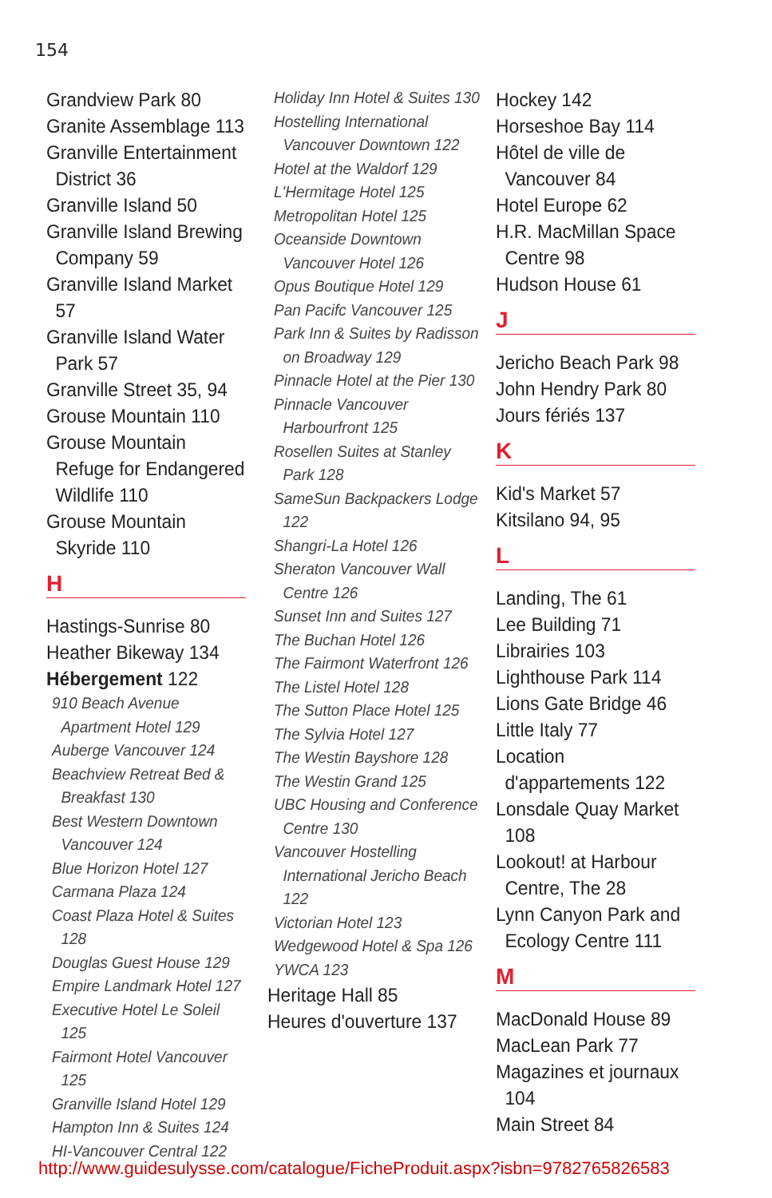154
Grandview Park 80
Granite Assemblage 113
Granville Entertainment District 36
Granville Island 50
Granville Island Brewing Company 59
Granville Island Market 57
Granville Island Water Park 57
Granville Street 35, 94
Grouse Mountain 110
Grouse Mountain Refuge for Endangered Wildlife 110
Grouse Mountain Skyride 110
H
Hastings-Sunrise 80
Heather Bikeway 134
Hébergement 122
910 Beach Avenue Apartment Hotel 129
Auberge Vancouver 124
Beachview Retreat Bed & Breakfast 130
Best Western Downtown Vancouver 124
Blue Horizon Hotel 127
Carmana Plaza 124
Coast Plaza Hotel & Suites 128
Douglas Guest House 129
Empire Landmark Hotel 127
Executive Hotel Le Soleil 125
Fairmont Hotel Vancouver 125
Granville Island Hotel 129
Hampton Inn & Suites 124
HI-Vancouver Central 122
Holiday Inn Hotel & Suites 130
Hostelling International Vancouver Downtown 122
Hotel at the Waldorf 129
L'Hermitage Hotel 125
Metropolitan Hotel 125
Oceanside Downtown Vancouver Hotel 126
Opus Boutique Hotel 129
Pan Pacifc Vancouver 125
Park Inn & Suites by Radisson on Broadway 129
Pinnacle Hotel at the Pier 130
Pinnacle Vancouver Harbourfront 125
Rosellen Suites at Stanley Park 128
SameSun Backpackers Lodge 122
Shangri-La Hotel 126
Sheraton Vancouver Wall Centre 126
Sunset Inn and Suites 127
The Buchan Hotel 126
The Fairmont Waterfront 126
The Listel Hotel 128
The Sutton Place Hotel 125
The Sylvia Hotel 127
The Westin Bayshore 128
The Westin Grand 125
UBC Housing and Conference Centre 130
Vancouver Hostelling International Jericho Beach 122
Victorian Hotel 123
Wedgewood Hotel & Spa 126
YWCA 123
Heritage Hall 85
Heures d'ouverture 137
Hockey 142
Horseshoe Bay 114
Hôtel de ville de Vancouver 84
Hotel Europe 62
H.R. MacMillan Space Centre 98
Hudson House 61
J
Jericho Beach Park 98
John Hendry Park 80
Jours fériés 137
K
Kid's Market 57
Kitsilano 94, 95
L
Landing, The 61
Lee Building 71
Librairies 103
Lighthouse Park 114
Lions Gate Bridge 46
Little Italy 77
Location d'appartements 122
Lonsdale Quay Market 108
Lookout! at Harbour Centre, The 28
Lynn Canyon Park and Ecology Centre 111
M
MacDonald House 89
MacLean Park 77
Magazines et journaux 104
Main Street 84
http://www.guidesulysse.com/catalogue/FicheProduit.aspx?isbn=9782765826583